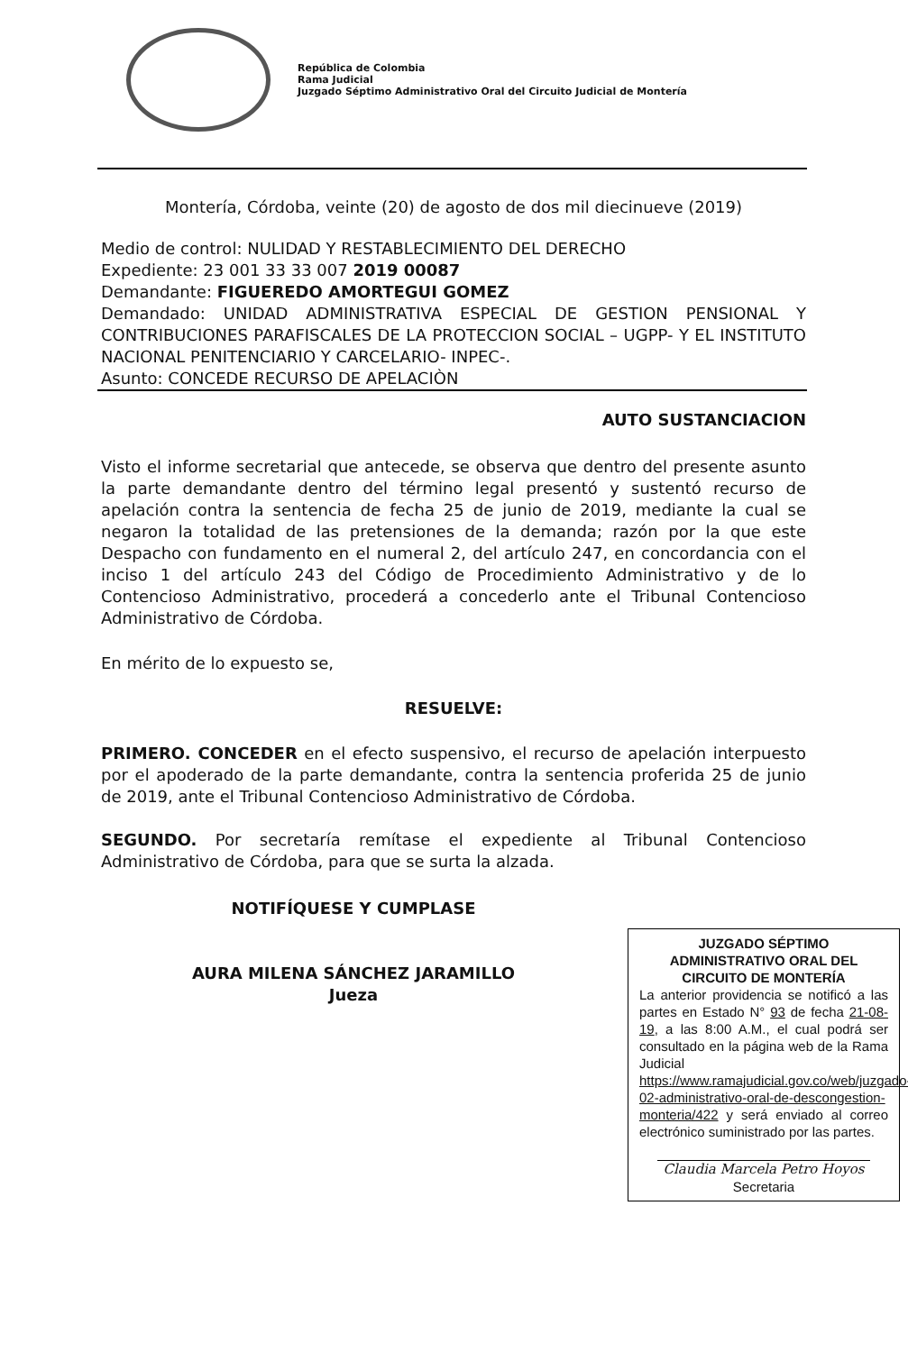República de Colombia
Rama Judicial
Juzgado Séptimo Administrativo Oral del Circuito Judicial de Montería
Montería, Córdoba, veinte (20) de agosto de dos mil diecinueve (2019)
Medio de control: NULIDAD Y RESTABLECIMIENTO DEL DERECHO
Expediente: 23 001 33 33 007 2019 00087
Demandante: FIGUEREDO AMORTEGUI GOMEZ
Demandado: UNIDAD ADMINISTRATIVA ESPECIAL DE GESTION PENSIONAL Y CONTRIBUCIONES PARAFISCALES DE LA PROTECCION SOCIAL – UGPP- Y EL INSTITUTO NACIONAL PENITENCIARIO Y CARCELARIO- INPEC-.
Asunto: CONCEDE RECURSO DE APELACIÒN
AUTO SUSTANCIACION
Visto el informe secretarial que antecede, se observa que dentro del presente asunto la parte demandante dentro del término legal presentó y sustentó recurso de apelación contra la sentencia de fecha 25 de junio de 2019, mediante la cual se negaron la totalidad de las pretensiones de la demanda; razón por la que este Despacho con fundamento en el numeral 2, del artículo 247, en concordancia con el inciso 1 del artículo 243 del Código de Procedimiento Administrativo y de lo Contencioso Administrativo, procederá a concederlo ante el Tribunal Contencioso Administrativo de Córdoba.
En mérito de lo expuesto se,
RESUELVE:
PRIMERO. CONCEDER en el efecto suspensivo, el recurso de apelación interpuesto por el apoderado de la parte demandante, contra la sentencia proferida 25 de junio de 2019, ante el Tribunal Contencioso Administrativo de Córdoba.
SEGUNDO. Por secretaría remítase el expediente al Tribunal Contencioso Administrativo de Córdoba, para que se surta la alzada.
NOTIFÍQUESE Y CUMPLASE
AURA MILENA SÁNCHEZ JARAMILLO
Jueza
JUZGADO SÉPTIMO ADMINISTRATIVO ORAL DEL CIRCUITO DE MONTERÍA
La anterior providencia se notificó a las partes en Estado N° 93 de fecha 21-08-19, a las 8:00 A.M., el cual podrá ser consultado en la página web de la Rama Judicial https://www.ramajudicial.gov.co/web/juzgado-02-administrativo-oral-de-descongestion-monteria/422 y será enviado al correo electrónico suministrado por las partes.
Claudia Marcela Petro Hoyos
Secretaria